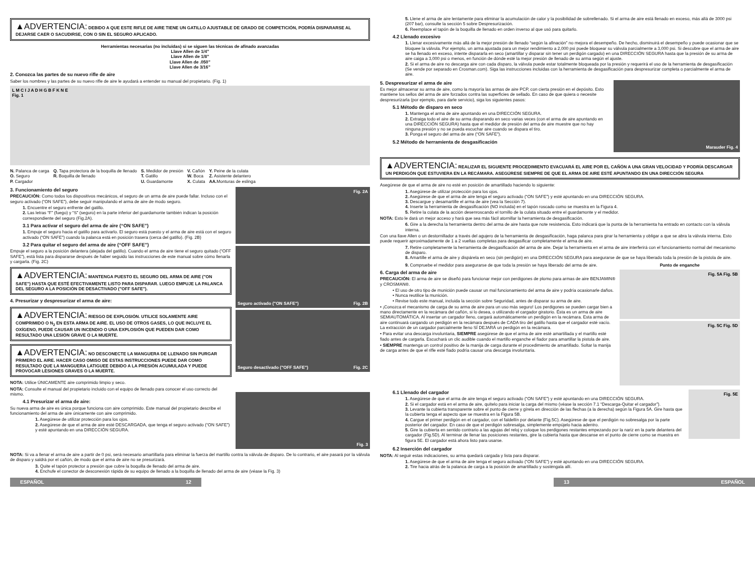▲ADVERTENCIA: DEBIDO A QUE ESTE RIFLE DE AIRE TIENE UN GATILLO AJUSTABLE DE GRADO DE COMPETICIÓN, PODRÍA DISPARARSE AL DEJARSE CAER O SACUDIRSE, CON O SIN EL SEGURO APLICADO.
Herramientas necesarias (no incluidas) si se siguen las técnicas de afinado avanzadas
Llave Allen de 1/4”
Llave Allen de 1/8”
Llave Allen de .050”
Llave Allen de 3/16”
2. Conozca las partes de su nuevo rifle de aire
Saber los nombres y las partes de su nuevo rifle de aire le ayudará a entender su manual del propietario. (Fig. 1)
L M C I J A D H G B F K N E
Fig. 1
N. Palanca de carga
O. Seguro
P. Cargador
Q. Tapa protectora de la boquilla de llenado
R. Boquilla de llenado
S. Medidor de presión
T. Gatillo
U. Guardamonte
V. Cañón
W. Boca
X. Culata
Y. Peine de la culata
Z. Asistente delantero
AA. Monturas de eslinga
3. Funcionamiento del seguro
PRECAUCIÓN: Como todos los dispositivos mecánicos, el seguro de un arma de aire puede fallar. Incluso con el seguro activado (“ON SAFE”), debe seguir manipulando el arma de aire de modo seguro.
1. Encuentre el seguro enfrente del gatillo.
2. Las letras “F” (fuego) y “S” (seguro) en la parte inferior del guardamonte también indican la posición correspondiente del seguro (Fig.2A).
3.1 Para activar el seguro del arma de aire (“ON SAFE”)
1. Empuje el seguro hacia el gatillo para activarlo. El seguro está puesto y el arma de aire está con el seguro activado (“ON SAFE”) cuando la palanca está en posición trasera (cerca del gatillo). (Fig. 2B)
3.2 Para quitar el seguro del arma de aire (“OFF SAFE”)
Empuje el seguro a la posición delantera (alejada del gatillo). Cuando el arma de aire tiene el seguro quitado (“OFF SAFE”), está lista para dispararse después de haber seguido las instrucciones de este manual sobre cómo llenarla y cargarla. (Fig. 2C)
▲ADVERTENCIA: MANTENGA PUESTO EL SEGURO DEL ARMA DE AIRE ("ON SAFE") HASTA QUE ESTÉ EFECTIVAMENTE LISTO PARA DISPARAR. LUEGO EMPUJE LA PALANCA DEL SEGURO A LA POSICIÓN DE DESACTIVADO ("OFF SAFE").
4. Presurizar y despresurizar el arma de aire:
▲ADVERTENCIA: RIESGO DE EXPLOSIÓN. UTILICE SOLAMENTE AIRE COMPRIMIDO O N<sub>2</sub> EN ESTA ARMA DE AIRE. EL USO DE OTROS GASES, LO QUE INCLUYE EL OXÍGENO, PUEDE CAUSAR UN INCENDIO O UNA EXPLOSIÓN QUE PUEDEN DAR COMO RESULTADO UNA LESIÓN GRAVE O LA MUERTE.
▲ADVERTENCIA: NO DESCONECTE LA MANGUERA DE LLENADO SIN PURGAR PRIMERO EL AIRE. HACER CASO OMISO DE ESTAS INSTRUCCIONES PUEDE DAR COMO RESULTADO QUE LA MANGUERA LATIGUEE DEBIDO A LA PRESIÓN ACUMULADA Y PUEDE PROVOCAR LESIONES GRAVES O LA MUERTE.
NOTA: Utilice ÚNICAMENTE aire comprimido limpio y seco.
NOTA: Consulte el manual del propietario incluido con el equipo de llenado para conocer el uso correcto del mismo.
4.1 Presurizar el arma de aire:
Su nueva arma de aire es única porque funciona con aire comprimido. Este manual del propietario describe el funcionamiento del arma de aire únicamente con aire comprimido.
1. Asegúrese de utilizar protección para los ojos.
2. Asegúrese de que el arma de aire esté DESCARGADA, que tenga el seguro activado (“ON SAFE”) y esté apuntando en una DIRECCIÓN SEGURA.
Fig. 2A
Seguro activado ("ON SAFE") Fig. 2B
Seguro desactivado ("OFF SAFE") Fig. 2C
Fig. 3
NOTA: Si va a llenar el arma de aire a partir de 0 psi, será necesario amartillarla para eliminar la fuerza del martillo contra la válvula de disparo. De lo contrario, el aire pasará por la válvula de disparo y saldrá por el cañón, de modo que el arma de aire no se presurizará.
3. Quite el tapón protector a presión que cubre la boquilla de llenado del arma de aire.
4. Enchufe el conector de desconexión rápida de su equipo de llenado a la boquilla de llenado del arma de aire (véase la Fig. 3)
5. Llene el arma de aire lentamente para eliminar la acumulación de calor y la posibilidad de sobrellenado. Si el arma de aire está llenado en exceso, más allá de 3000 psi (207 bar), consulte la sección 5 sobre Despresurización.
6. Reemplace el tapón de la boquilla de llenado en orden inverso al que usó para quitarlo.
4.2 Llenado excesivo
1. Llenar excesivamente más allá de la mejor presión de llenado “según la afinación” no mejora el desempeño. De hecho, disminuirá el desempeño y puede ocasionar que se bloquee la válvula. Por ejemplo, un arma ajustada para un mejor rendimiento a 2,000 psi puede bloquear su válvula parcialmente a 3,000 psi. Si descubre que el arma de aire se ha llenado en exceso, intente dispararla en seco (amartillar y disparar sin tener un perdigón cargado) en una DIRECCIÓN SEGURA hasta que la presión de su arma de aire caiga a 3,000 psi o menos, en función de dónde esté la mejor presión de llenado de su arma según el ajuste.
2. Si el arma de aire no descarga aire con cada disparo, la válvula puede estar totalmente bloqueada por la presión y requerirá el uso de la herramienta de desgasificación (Se vende por separado en Crosman.com). Siga las instrucciones incluidas con la herramienta de desgasificación para despresurizar completa o parcialmente el arma de aire.
5. Despresurizar el arma de aire
Es mejor almacenar su arma de aire, como la mayoría las armas de aire PCP, con cierta presión en el depósito. Esto mantiene los sellos del arma de aire forzados contra las superficies de sellado. En caso de que quiera o necesite despresurizarla (por ejemplo, para darle servicio), siga los siguientes pasos:
5.1 Método de disparo en seco
1. Mantenga el arma de aire apuntando en una DIRECCIÓN SEGURA.
2. Extraiga todo el aire de su arma disparando en seco varias veces (con el arma de aire apuntando en una DIRECCIÓN SEGURA) hasta que el medidor de presión del arma de aire muestre que no hay ninguna presión y no se pueda escuchar aire cuando se dispara el tiro.
3. Ponga el seguro del arma de aire (“ON SAFE”).
5.2 Método de herramienta de desgasificación
Marauder Fig. 4
▲ADVERTENCIA: REALIZAR EL SIGUIENTE PROCEDIMIENTO EVACUARÁ EL AIRE POR EL CAÑÓN A UNA GRAN VELOCIDAD Y PODRÍA DESCARGAR UN PERDIGÓN QUE ESTUVIERA EN LA RECÁMARA. ASEGÚRESE SIEMPRE DE QUE EL ARMA DE AIRE ESTÉ APUNTANDO EN UNA DIRECCIÓN SEGURA
Asegúrese de que el arma de aire no esté en posición de amartillado haciendo lo siguiente:
1. Asegúrese de utilizar protección para los ojos.
2. Asegúrese de que el arma de aire tenga el seguro activado (“ON SAFE”) y esté apuntando en una DIRECCIÓN SEGURA.
3. Descargue y desamartille el arma de aire (vea la Sección 7).
4. Inserte la herramienta de desgasificación (NO incluida) en el tapón roscado como se muestra en la Figura 4.
5. Retire la culata de la acción desenroscando el tornillo de la culata situado entre el guardamonte y el medidor.
NOTA: Esto le dará un mejor acceso y hará que sea más fácil atornillar la herramienta de desgasificación.
6. Gire a la derecha la herramienta dentro del arma de aire hasta que note resistencia. Esto indicará que la punta de la herramienta ha entrado en contacto con la válvula interna.
Con una llave Allen o un destornillador a través del agujero de la herramienta de desgasificación, haga palanca para girar la herramienta y obligar a que se abra la válvula interna. Esto puede requerir aproximadamente de 1 a 2 vueltas completas para desgasificar completamente el arma de aire.
7. Retire completamente la herramienta de desgasificación del arma de aire. Dejar la herramienta en el arma de aire interferirá con el funcionamiento normal del mecanismo de disparo.
8. Amartille el arma de aire y dispárela en seco (sin perdigón) en una DIRECCIÓN SEGURA para asegurarse de que se haya liberado toda la presión de la pistola de aire.
9. Compruebe el medidor para asegurarse de que toda la presión se haya liberado del arma de aire.
6. Carga del arma de aire
PRECAUCIÓN: El arma de aire se diseñó para funcionar mejor con perdigones de plomo para armas de aire BENJAMIN® y CROSMAN®.
• El uso de otro tipo de munición puede causar un mal funcionamiento del arma de aire y podría ocasionarle daños.
• Nunca reutilice la munición.
• Revise todo este manual, incluida la sección sobre Seguridad, antes de disparar su arma de aire.
• ¡Conozca el mecanismo de carga de su arma de aire para un uso más seguro! Los perdigones se pueden cargar bien a mano directamente en la recámara del cañón, si lo desea, o utilizando el cargador giratorio. Ésta es un arma de aire SEMIAUTOMÁTICA. Al insertar un cargador lleno, cargará automáticamente un perdigón en la recámara. Esta arma de aire continuará cargando un perdigón en la recámara después de CADA tiro del gatillo hasta que el cargador esté vacío. La extracción de un cargador parcialmente lleno SÍ DEJARÁ un perdigón en la recámara.
• Para evitar una descarga involuntaria, SIEMPRE asegúrese de que el arma de aire esté amartillada y el martillo esté fiado antes de cargarla. Escuchará un clic audible cuando el martillo enganche el fiador para amartillar la pistola de aire.
• SIEMPRE mantenga un control positivo de la manija de carga durante el procedimiento de amartillado. Soltar la manija de carga antes de que el rifle esté fiado podría causar una descarga involuntaria.
Punto de enganche
Fig. 5A Fig. 5B
Fig. 5C Fig. 5D
6.1 Llenado del cargador
1. Asegúrese de que el arma de aire tenga el seguro activado (“ON SAFE”) y esté apuntando en una DIRECCIÓN SEGURA.
2. Si el cargador está en el arma de aire, quítelo para iniciar la carga del mismo (véase la sección 7.1 “Descarga-Quitar el cargador”).
3. Levante la cubierta transparente sobre el punto de cierre y gírela en dirección de las flechas (a la derecha) según la Figura 5A. Gire hasta que la cubierta tenga el aspecto que se muestra en la Figura 5B.
4. Cargue el primer perdigón en el cargador, con el faldellín por delante (Fig.5C). Asegúrese de que el perdigón no sobresalga por la parte posterior del cargador. En caso de que el perdigón sobresalga, simplemente empújelo hacia adentro.
5. Gire la cubierta en sentido contrario a las agujas del reloj y coloque los perdigones restantes empezando por la nariz en la parte delantera del cargador (Fig.5D). Al terminar de llenar las posiciones restantes, gire la cubierta hasta que descanse en el punto de cierre como se muestra en figura 5E. El cargador está ahora listo para usarse.
Fig. 5E
6.2 Inserción del cargador
NOTA: Al seguir estas indicaciones, su arma quedará cargada y lista para disparar.
1. Asegúrese de que el arma de aire tenga el seguro activado (“ON SAFE”) y esté apuntando en una DIRECCIÓN SEGURA.
2. Tire hacia atrás de la palanca de carga a la posición de amartillado y sosténgala allí.
ESPAÑOL 12 13 ESPAÑOL